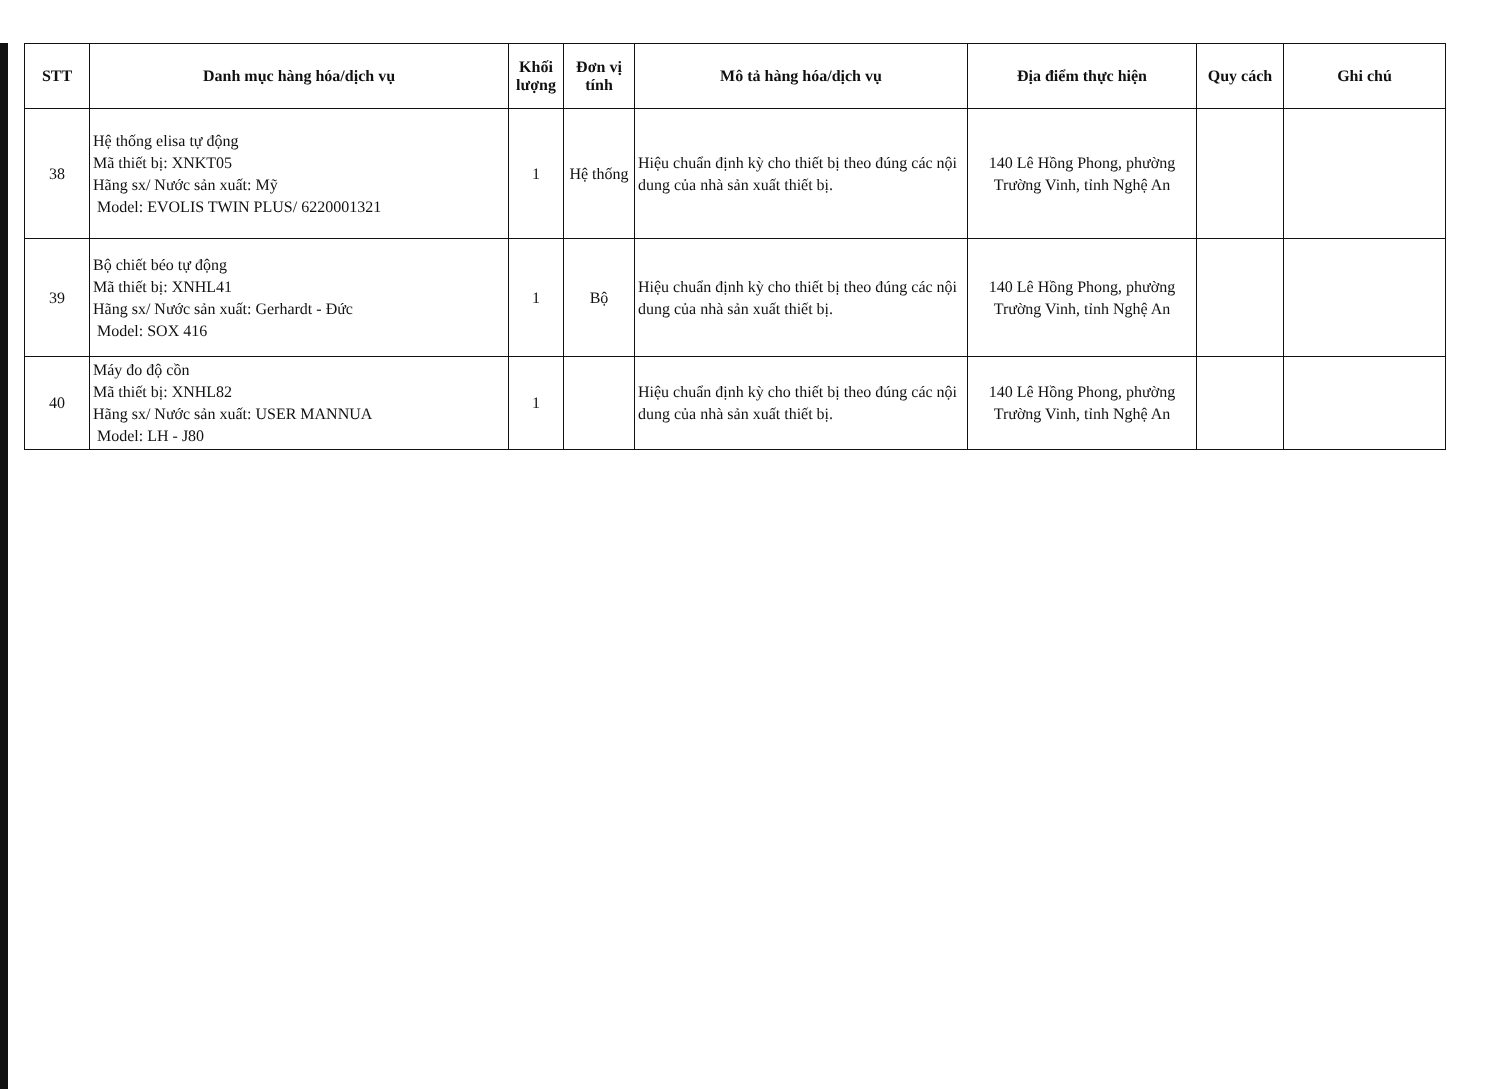| STT | Danh mục hàng hóa/dịch vụ | Khối lượng | Đơn vị tính | Mô tả hàng hóa/dịch vụ | Địa điểm thực hiện | Quy cách | Ghi chú |
| --- | --- | --- | --- | --- | --- | --- | --- |
| 38 | Hệ thống elisa tự động Mã thiết bị: XNKT05 Hãng sx/ Nước sản xuất: Mỹ Model: EVOLIS TWIN PLUS/ 6220001321 | 1 | Hệ thống | Hiệu chuẩn định kỳ cho thiết bị theo đúng các nội dung của nhà sản xuất thiết bị. | 140 Lê Hồng Phong, phường Trường Vinh, tỉnh Nghệ An | | |
| 39 | Bộ chiết béo tự động Mã thiết bị: XNHL41 Hãng sx/ Nước sản xuất: Gerhardt - Đức Model: SOX 416 | 1 | Bộ | Hiệu chuẩn định kỳ cho thiết bị theo đúng các nội dung của nhà sản xuất thiết bị. | 140 Lê Hồng Phong, phường Trường Vinh, tỉnh Nghệ An | | |
| 40 | Máy đo độ cồn Mã thiết bị: XNHL82 Hãng sx/ Nước sản xuất: USER MANNUA Model: LH - J80 | 1 | | Hiệu chuẩn định kỳ cho thiết bị theo đúng các nội dung của nhà sản xuất thiết bị. | 140 Lê Hồng Phong, phường Trường Vinh, tỉnh Nghệ An | | |